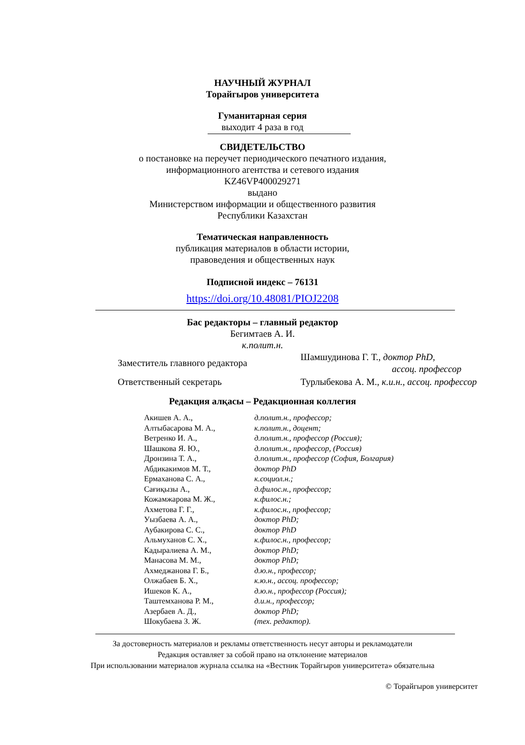НАУЧНЫЙ ЖУРНАЛ
Торайгыров университета
Гуманитарная серия
выходит 4 раза в год
СВИДЕТЕЛЬСТВО
о постановке на переучет периодического печатного издания,
информационного агентства и сетевого издания
KZ46VP400029271
выдано
Министерством информации и общественного развития
Республики Казахстан
Тематическая направленность
публикация материалов в области истории,
правоведения и общественных наук
Подписной индекс – 76131
https://doi.org/10.48081/PIOJ2208
Бас редакторы – главный редактор
Бегимтаев А. И.
к.полит.н.
| Заместитель главного редактора | Шамшудинова Г. Т., доктор PhD, ассоц. профессор |
| Ответственный секретарь | Турлыбекова А. М., к.и.н., ассоц. профессор |
Редакция алқасы – Редакционная коллегия
| Акишев А. А., | д.полит.н., профессор; |
| Алтыбасарова М. А., | к.полит.н., доцент; |
| Ветренко И. А., | д.полит.н., профессор (Россия); |
| Шашкова Я. Ю., | д.полит.н., профессор, (Россия) |
| Дронзина Т. А., | д.полит.н., профессор (София, Болгария) |
| Абдикакимов М. Т., | доктор PhD |
| Ермаханова С. А., | к.социол.н.; |
| Сағиқызы А., | д.филос.н., профессор; |
| Кожамжарова М. Ж., | к.филос.н.; |
| Ахметова Г. Г., | к.филос.н., профессор; |
| Уызбаева А. А., | доктор PhD; |
| Аубакирова С. С., | доктор PhD |
| Альмуханов С. Х., | к.филос.н., профессор; |
| Кадыралиева А. М., | доктор PhD; |
| Манасова М. М., | доктор PhD; |
| Ахмеджанова Г. Б., | д.ю.н., профессор; |
| Олжабаев Б. Х., | к.ю.н., ассоц. профессор; |
| Ишеков К. А., | д.ю.н., профессор (Россия); |
| Таштемханова Р. М., | д.и.н., профессор; |
| Азербаев А. Д., | доктор PhD; |
| Шокубаева З. Ж. | (тех. редактор). |
За достоверность материалов и рекламы ответственность несут авторы и рекламодатели
Редакция оставляет за собой право на отклонение материалов
При использовании материалов журнала ссылка на «Вестник Торайгыров университета» обязательна
© Торайгыров университет